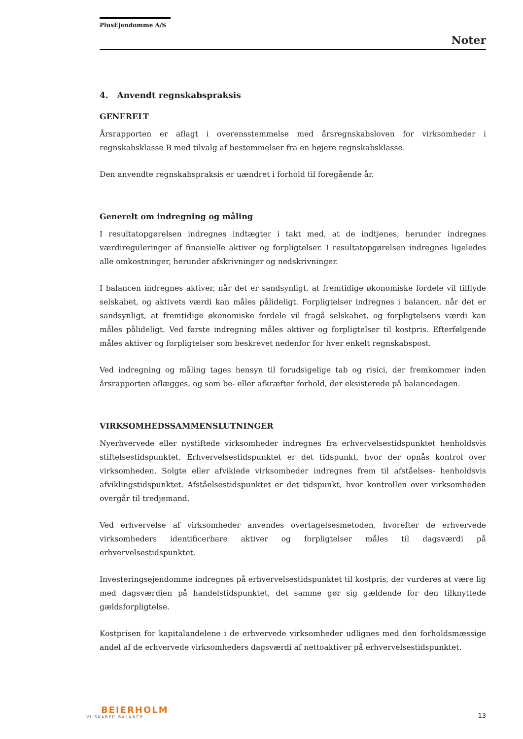PlusEjendomme A/S
Noter
4. Anvendt regnskabspraksis
GENERELT
Årsrapporten er aflagt i overensstemmelse med årsregnskabsloven for virksomheder i regnskabsklasse B med tilvalg af bestemmelser fra en højere regnskabsklasse.
Den anvendte regnskabspraksis er uændret i forhold til foregående år.
Generelt om indregning og måling
I resultatopgørelsen indregnes indtægter i takt med, at de indtjenes, herunder indregnes værdireguleringer af finansielle aktiver og forpligtelser. I resultatopgørelsen indregnes ligeledes alle omkostninger, herunder afskrivninger og nedskrivninger.
I balancen indregnes aktiver, når det er sandsynligt, at fremtidige økonomiske fordele vil tilflyde selskabet, og aktivets værdi kan måles pålideligt. Forpligtelser indregnes i balancen, når det er sandsynligt, at fremtidige økonomiske fordele vil fragå selskabet, og forpligtelsens værdi kan måles pålideligt. Ved første indregning måles aktiver og forpligtelser til kostpris. Efterfølgende måles aktiver og forpligtelser som beskrevet nedenfor for hver enkelt regnskabspost.
Ved indregning og måling tages hensyn til forudsigelige tab og risici, der fremkommer inden årsrapporten aflægges, og som be- eller afkræfter forhold, der eksisterede på balancedagen.
VIRKSOMHEDSSAMMENSLUTNINGER
Nyerhvervede eller nystiftede virksomheder indregnes fra erhvervelsestidspunktet henholdsvis stiftelsestidspunktet. Erhvervelsestidspunktet er det tidspunkt, hvor der opnås kontrol over virksomheden. Solgte eller afviklede virksomheder indregnes frem til afståelses- henholdsvis afviklingstidspunktet. Afståelsestidspunktet er det tidspunkt, hvor kontrollen over virksomheden overgår til tredjemand.
Ved erhvervelse af virksomheder anvendes overtagelsesmetoden, hvorefter de erhvervede virksomheders identificerbare aktiver og forpligtelser måles til dagsværdi på erhvervelsestidspunktet.
Investeringsejendomme indregnes på erhvervelsestidspunktet til kostpris, der vurderes at være lig med dagsværdien på handelstidspunktet, det samme gør sig gældende for den tilknyttede gældsforpligtelse.
Kostprisen for kapitalandelene i de erhvervede virksomheder udlignes med den forholdsmæssige andel af de erhvervede virksomheders dagsværdi af nettoaktiver på erhvervelsestidspunktet.
BEIERHOLM
VI SKABER BALANCE
13